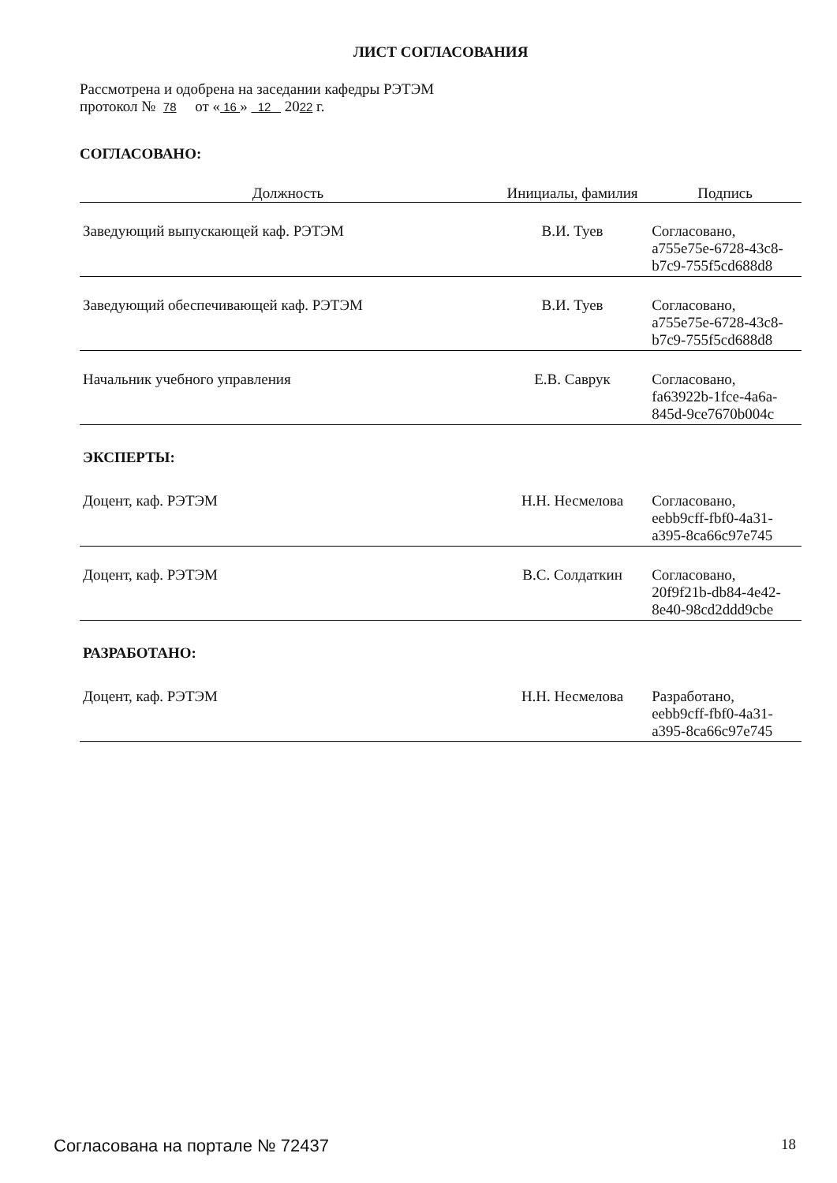ЛИСТ СОГЛАСОВАНИЯ
Рассмотрена и одобрена на заседании кафедры РЭТЭМ
протокол № 78 от « 16 » 12 2022 г.
СОГЛАСОВАНО:
| Должность | Инициалы, фамилия | Подпись |
| --- | --- | --- |
| Заведующий выпускающей каф. РЭТЭМ | В.И. Туев | Согласовано, a755e75e-6728-43c8- b7c9-755f5cd688d8 |
| Заведующий обеспечивающей каф. РЭТЭМ | В.И. Туев | Согласовано, a755e75e-6728-43c8- b7c9-755f5cd688d8 |
| Начальник учебного управления | Е.В. Саврук | Согласовано, fa63922b-1fce-4a6a- 845d-9ce7670b004c |
| ЭКСПЕРТЫ: | | |
| Доцент, каф. РЭТЭМ | Н.Н. Несмелова | Согласовано, eebb9cff-fbf0-4a31- a395-8ca66c97e745 |
| Доцент, каф. РЭТЭМ | В.С. Солдаткин | Согласовано, 20f9f21b-db84-4e42- 8e40-98cd2ddd9cbe |
| РАЗРАБОТАНО: | | |
| Доцент, каф. РЭТЭМ | Н.Н. Несмелова | Разработано, eebb9cff-fbf0-4a31- a395-8ca66c97e745 |
Согласована на портале № 72437 18